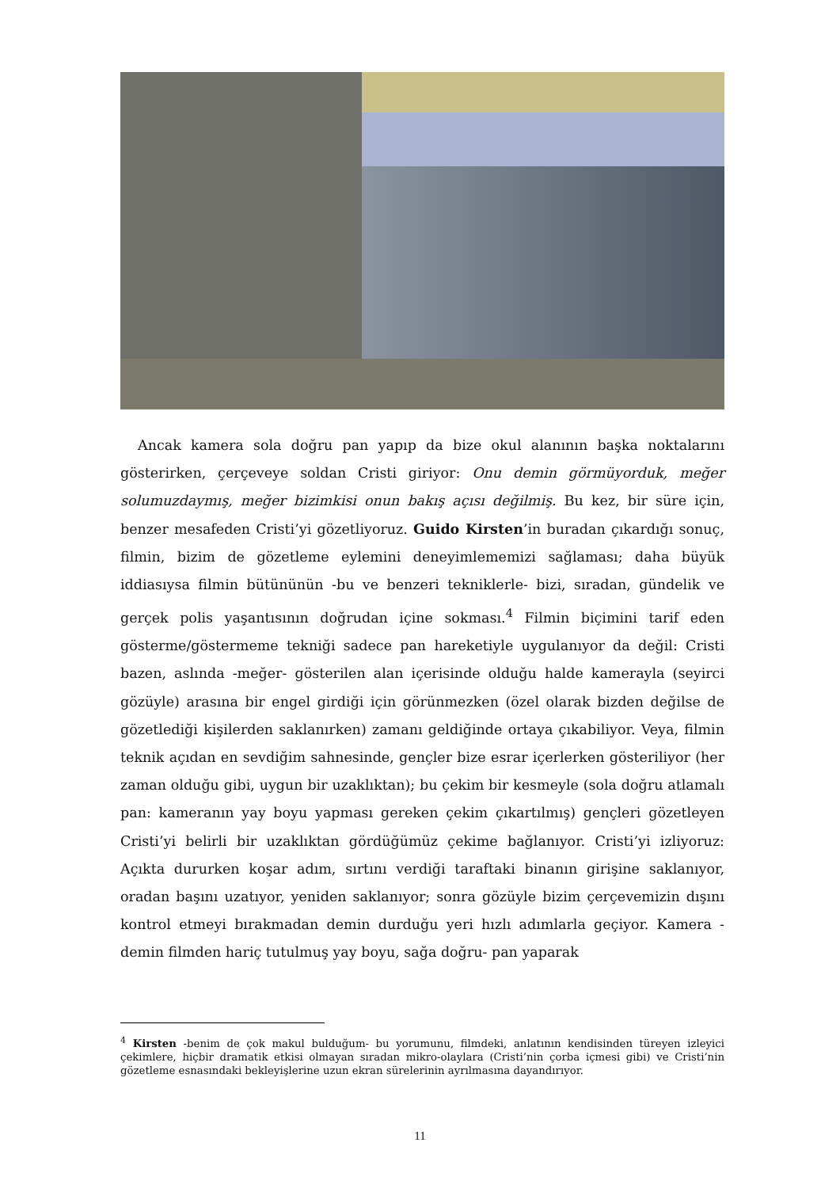Ancak kamera sola doğru pan yapıp da bize okul alanının başka noktalarını gösterirken, çerçeveye soldan Cristi giriyor: Onu demin görmüyorduk, meğer solumuzdaymış, meğer bizimkisi onun bakış açısı değilmiş. Bu kez, bir süre için, benzer mesafeden Cristi’yi gözetliyoruz. Guido Kirsten’in buradan çıkardığı sonuç, filmin, bizim de gözetleme eylemini deneyimlememizi sağlaması; daha büyük iddiasıysa filmin bütününün -bu ve benzeri tekniklerle- bizi, sıradan, gündelik ve gerçek polis yaşantısının doğrudan içine sokması.<sup>4</sup> Filmin biçimini tarif eden gösterme/göstermeme tekniği sadece pan hareketiyle uygulanıyor da değil: Cristi bazen, aslında -meğer- gösterilen alan içerisinde olduğu halde kamerayla (seyirci gözüyle) arasına bir engel girdiği için görünmezken (özel olarak bizden değilse de gözetlediği kişilerden saklanırken) zamanı geldiğinde ortaya çıkabiliyor. Veya, filmin teknik açıdan en sevdiğim sahnesinde, gençler bize esrar içerlerken gösteriliyor (her zaman olduğu gibi, uygun bir uzaklıktan); bu çekim bir kesmeyle (sola doğru atlamalı pan: kameranın yay boyu yapması gereken çekim çıkartılmış) gençleri gözetleyen Cristi’yi belirli bir uzaklıktan gördüğümüz çekime bağlanıyor. Cristi’yi izliyoruz: Açıkta dururken koşar adım, sırtını verdiği taraftaki binanın girişine saklanıyor, oradan başını uzatıyor, yeniden saklanıyor; sonra gözüyle bizim çerçevemizin dışını kontrol etmeyi bırakmadan demin durduğu yeri hızlı adımlarla geçiyor. Kamera -demin filmden hariç tutulmuş yay boyu, sağa doğru- pan yaparak
<sup>4</sup> Kirsten -benim de çok makul bulduğum- bu yorumunu, filmdeki, anlatının kendisinden türeyen izleyici çekimlere, hiçbir dramatik etkisi olmayan sıradan mikro-olaylara (Cristi’nin çorba içmesi gibi) ve Cristi’nin gözetleme esnasındaki bekleyişlerine uzun ekran sürelerinin ayrılmasına dayandırıyor.
11